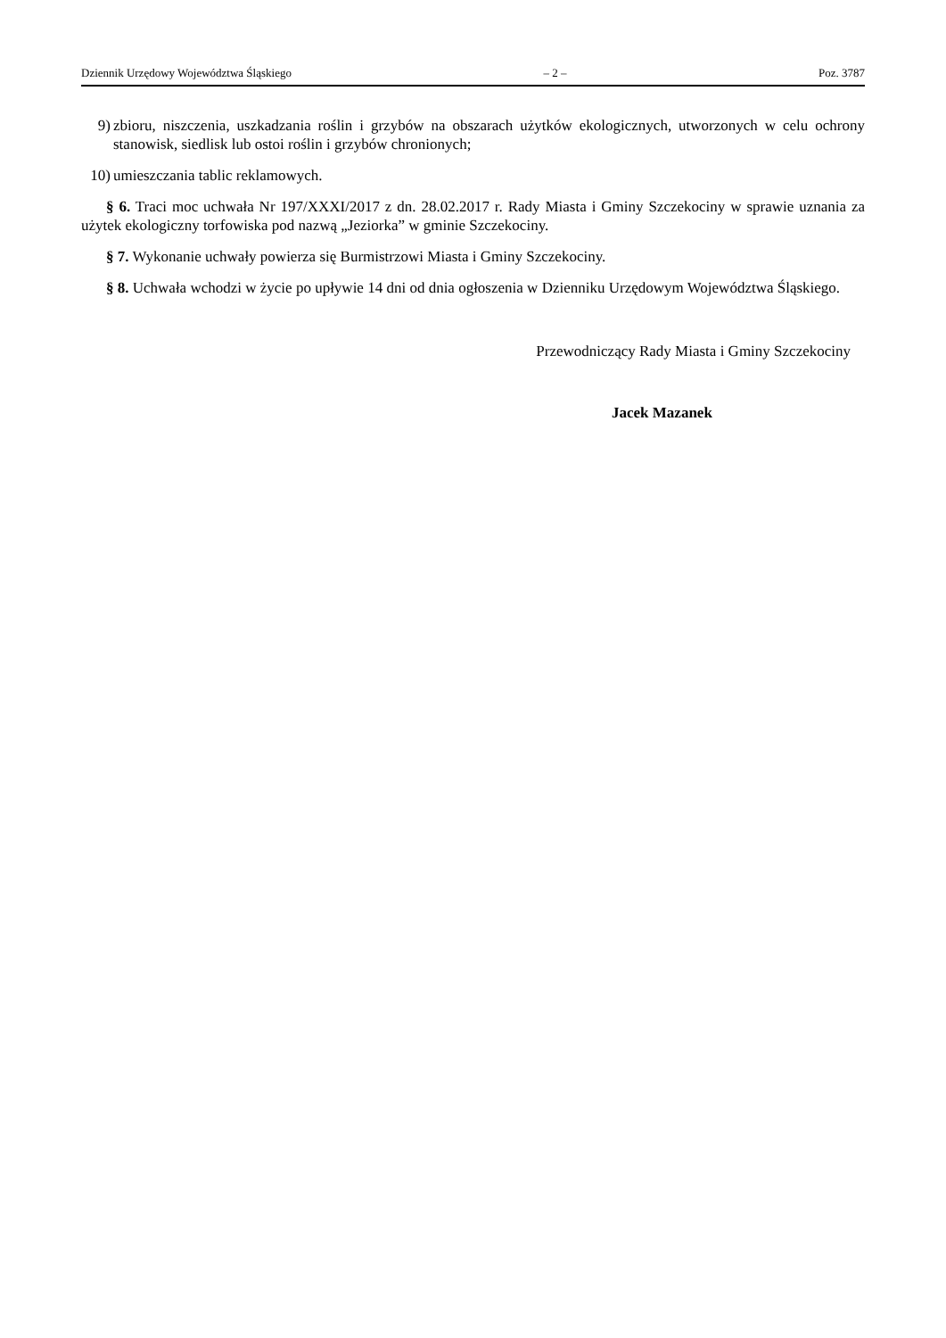Dziennik Urzędowy Województwa Śląskiego – 2 – Poz. 3787
9) zbioru, niszczenia, uszkadzania roślin i grzybów na obszarach użytków ekologicznych, utworzonych w celu ochrony stanowisk, siedlisk lub ostoi roślin i grzybów chronionych;
10) umieszczania tablic reklamowych.
§ 6. Traci moc uchwała Nr 197/XXXI/2017 z dn. 28.02.2017 r. Rady Miasta i Gminy Szczekociny w sprawie uznania za użytek ekologiczny torfowiska pod nazwą „Jeziorka” w gminie Szczekociny.
§ 7. Wykonanie uchwały powierza się Burmistrzowi Miasta i Gminy Szczekociny.
§ 8. Uchwała wchodzi w życie po upływie 14 dni od dnia ogłoszenia w Dzienniku Urzędowym Województwa Śląskiego.
Przewodniczący Rady Miasta i Gminy Szczekociny
Jacek Mazanek